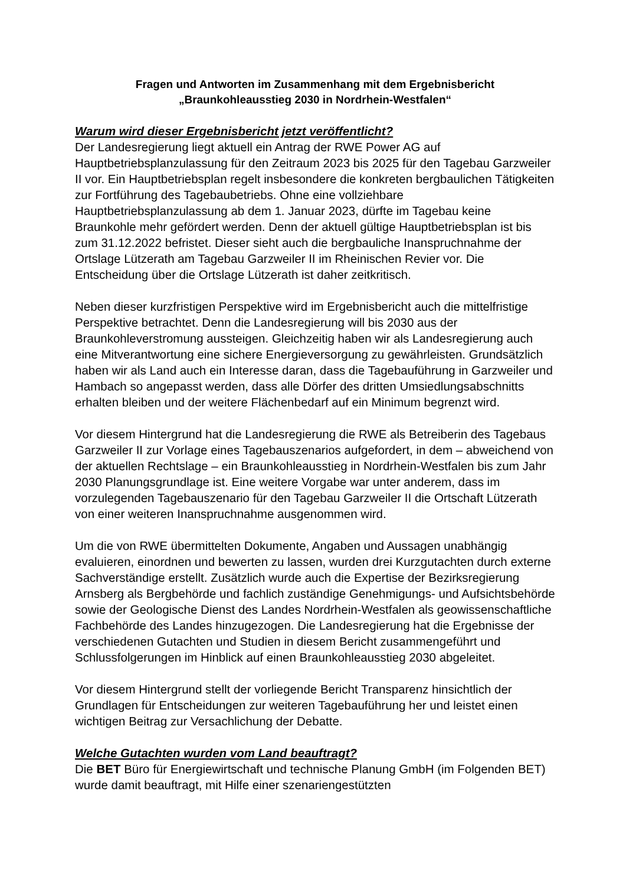Fragen und Antworten im Zusammenhang mit dem Ergebnisbericht
„Braunkohleausstieg 2030 in Nordrhein-Westfalen“
Warum wird dieser Ergebnisbericht jetzt veröffentlicht?
Der Landesregierung liegt aktuell ein Antrag der RWE Power AG auf Hauptbetriebsplanzulassung für den Zeitraum 2023 bis 2025 für den Tagebau Garzweiler II vor. Ein Hauptbetriebsplan regelt insbesondere die konkreten bergbaulichen Tätigkeiten zur Fortführung des Tagebaubetriebs. Ohne eine vollziehbare Hauptbetriebsplanzulassung ab dem 1. Januar 2023, dürfte im Tagebau keine Braunkohle mehr gefördert werden. Denn der aktuell gültige Hauptbetriebsplan ist bis zum 31.12.2022 befristet. Dieser sieht auch die bergbauliche Inanspruchnahme der Ortslage Lützerath am Tagebau Garzweiler II im Rheinischen Revier vor. Die Entscheidung über die Ortslage Lützerath ist daher zeitkritisch.
Neben dieser kurzfristigen Perspektive wird im Ergebnisbericht auch die mittelfristige Perspektive betrachtet. Denn die Landesregierung will bis 2030 aus der Braunkohleverstromung aussteigen. Gleichzeitig haben wir als Landesregierung auch eine Mitverantwortung eine sichere Energieversorgung zu gewährleisten. Grundsätzlich haben wir als Land auch ein Interesse daran, dass die Tagebauführung in Garzweiler und Hambach so angepasst werden, dass alle Dörfer des dritten Umsiedlungsabschnitts erhalten bleiben und der weitere Flächenbedarf auf ein Minimum begrenzt wird.
Vor diesem Hintergrund hat die Landesregierung die RWE als Betreiberin des Tagebaus Garzweiler II zur Vorlage eines Tagebauszenarios aufgefordert, in dem – abweichend von der aktuellen Rechtslage – ein Braunkohleausstieg in Nordrhein-Westfalen bis zum Jahr 2030 Planungsgrundlage ist. Eine weitere Vorgabe war unter anderem, dass im vorzulegenden Tagebauszenario für den Tagebau Garzweiler II die Ortschaft Lützerath von einer weiteren Inanspruchnahme ausgenommen wird.
Um die von RWE übermittelten Dokumente, Angaben und Aussagen unabhängig evaluieren, einordnen und bewerten zu lassen, wurden drei Kurzgutachten durch externe Sachverständige erstellt. Zusätzlich wurde auch die Expertise der Bezirksregierung Arnsberg als Bergbehörde und fachlich zuständige Genehmigungs- und Aufsichtsbehörde sowie der Geologische Dienst des Landes Nordrhein-Westfalen als geowissenschaftliche Fachbehörde des Landes hinzugezogen. Die Landesregierung hat die Ergebnisse der verschiedenen Gutachten und Studien in diesem Bericht zusammengeführt und Schlussfolgerungen im Hinblick auf einen Braunkohleausstieg 2030 abgeleitet.
Vor diesem Hintergrund stellt der vorliegende Bericht Transparenz hinsichtlich der Grundlagen für Entscheidungen zur weiteren Tagebauführung her und leistet einen wichtigen Beitrag zur Versachlichung der Debatte.
Welche Gutachten wurden vom Land beauftragt?
Die BET Büro für Energiewirtschaft und technische Planung GmbH (im Folgenden BET) wurde damit beauftragt, mit Hilfe einer szenariengestützten